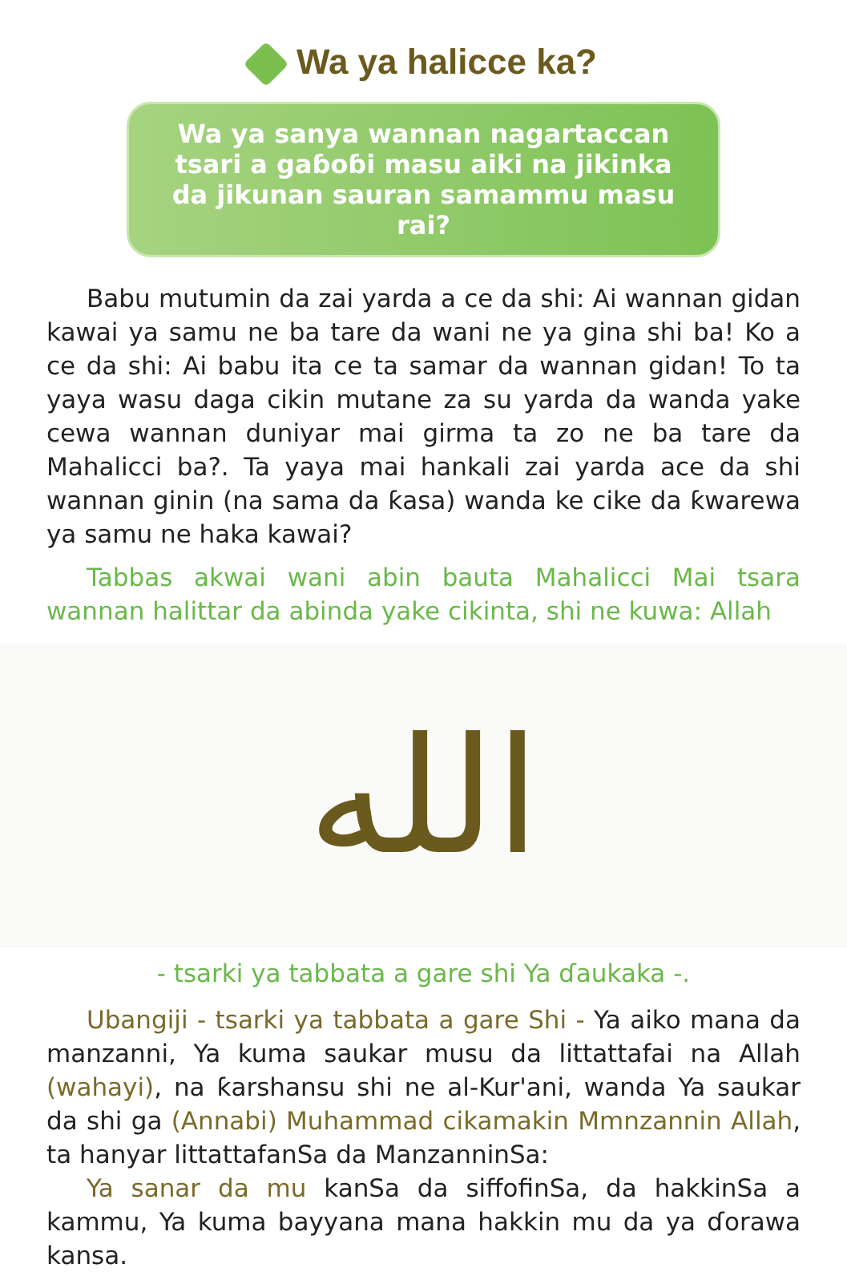Wa ya halicce ka?
Wa ya sanya wannan nagartaccan tsari a gaɓoɓi masu aiki na jikinka da jikunan sauran samammu masu rai?
Babu mutumin da zai yarda a ce da shi: Ai wannan gidan kawai ya samu ne ba tare da wani ne ya gina shi ba! Ko a ce da shi: Ai babu ita ce ta samar da wannan gidan! To ta yaya wasu daga cikin mutane za su yarda da wanda yake cewa wannan duniyar mai girma ta zo ne ba tare da Mahalicci ba?. Ta yaya mai hankali zai yarda ace da shi wannan ginin (na sama da ƙasa) wanda ke cike da ƙwarewa ya samu ne haka kawai?
Tabbas akwai wani abin bauta Mahalicci Mai tsara wannan halittar da abinda yake cikinta, shi ne kuwa: Allah
الله
- tsarki ya tabbata a gare shi Ya ɗaukaka -.
Ubangiji - tsarki ya tabbata a gare Shi - Ya aiko mana da manzanni, Ya kuma saukar musu da littattafai na Allah (wahayi), na ƙarshansu shi ne al-Kur'ani, wanda Ya saukar da shi ga (Annabi) Muhammad cikamakin Mmnzannin Allah, ta hanyar littattafanSa da ManzanninSa:
Ya sanar da mu kanSa da siffofinSa, da hakkinSa a kammu, Ya kuma bayyana mana hakkin mu da ya ɗorawa kansa.